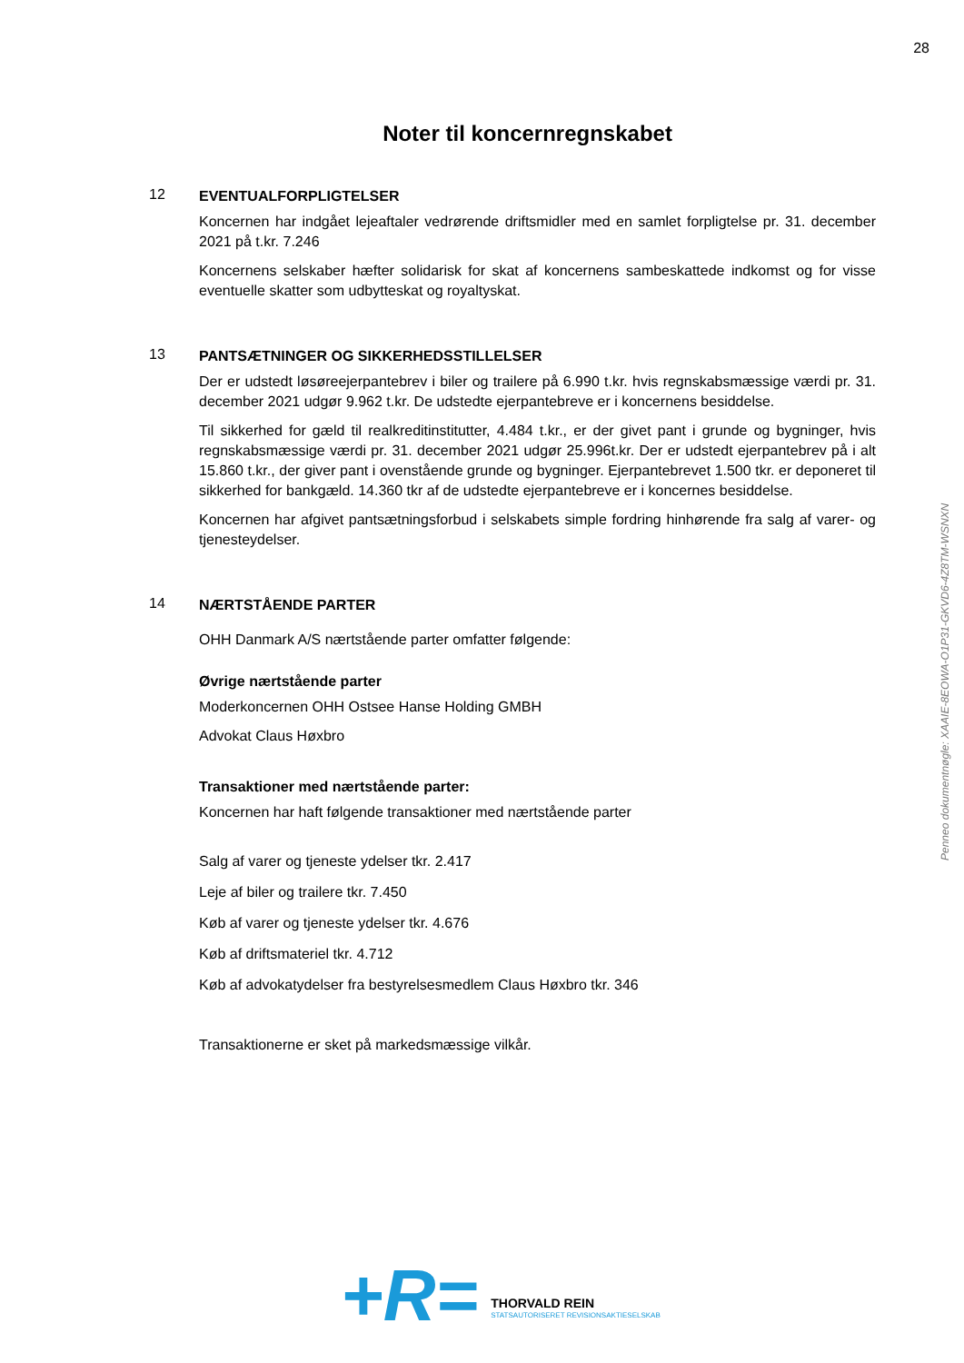28
Noter til koncernregnskabet
12
EVENTUALFORPLIGTELSER
Koncernen har indgået lejeaftaler vedrørende driftsmidler med en samlet forpligtelse pr. 31. december 2021 på t.kr. 7.246
Koncernens selskaber hæfter solidarisk for skat af koncernens sambeskattede indkomst og for visse eventuelle skatter som udbytteskat og royaltyskat.
13
PANTSÆTNINGER OG SIKKERHEDSSTILLELSER
Der er udstedt løsøreejerpantebrev i biler og trailere på 6.990 t.kr. hvis regnskabsmæssige værdi pr. 31. december 2021 udgør 9.962 t.kr. De udstedte ejerpantebreve er i koncernens besiddelse.
Til sikkerhed for gæld til realkreditinstitutter, 4.484 t.kr., er der givet pant i grunde og bygninger, hvis regnskabsmæssige værdi pr. 31. december 2021 udgør 25.996t.kr. Der er udstedt ejerpantebrev på i alt 15.860 t.kr., der giver pant i ovenstående grunde og bygninger. Ejerpantebrevet 1.500 tkr. er deponeret til sikkerhed for bankgæld. 14.360 tkr af de udstedte ejerpantebreve er i koncernes besiddelse.
Koncernen har afgivet pantsætningsforbud i selskabets simple fordring hinhørende fra salg af varer- og tjenesteydelser.
14
NÆRTSTÅENDE PARTER
OHH Danmark A/S nærtstående parter omfatter følgende:
Øvrige nærtstående parter
Moderkoncernen OHH Ostsee Hanse Holding GMBH
Advokat Claus Høxbro
Transaktioner med nærtstående parter:
Koncernen har haft følgende transaktioner med nærtstående parter
Salg af varer og tjeneste ydelser tkr. 2.417
Leje af biler og trailere tkr. 7.450
Køb af varer og tjeneste ydelser tkr. 4.676
Køb af driftsmateriel tkr. 4.712
Køb af advokatydelser fra bestyrelsesmedlem Claus Høxbro tkr. 346
Transaktionerne er sket på markedsmæssige vilkår.
Penneo dokumentnøgle: XAAIE-8EOWA-O1P31-GKVD6-4Z8TM-WSNXN
+R=
THORVALD REIN
STATSAUTORISERET REVISIONSAKTIESELSKAB